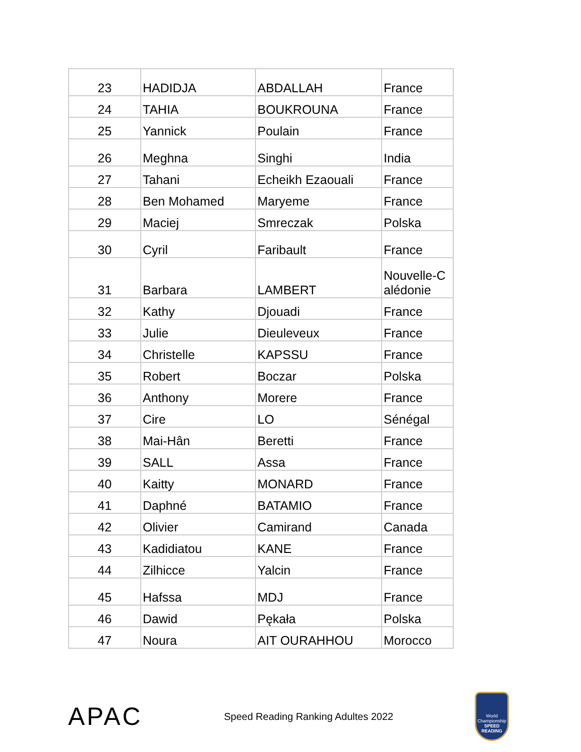| 23 | HADIDJA | ABDALLAH | France |
| 24 | TAHIA | BOUKROUNA | France |
| 25 | Yannick | Poulain | France |
| 26 | Meghna | Singhi | India |
| 27 | Tahani | Echeikh Ezaouali | France |
| 28 | Ben Mohamed | Maryeme | France |
| 29 | Maciej | Smreczak | Polska |
| 30 | Cyril | Faribault | France |
| 31 | Barbara | LAMBERT | Nouvelle-C alédonie |
| 32 | Kathy | Djouadi | France |
| 33 | Julie | Dieuleveux | France |
| 34 | Christelle | KAPSSU | France |
| 35 | Robert | Boczar | Polska |
| 36 | Anthony | Morere | France |
| 37 | Cire | LO | Sénégal |
| 38 | Mai-Hân | Beretti | France |
| 39 | SALL | Assa | France |
| 40 | Kaitty | MONARD | France |
| 41 | Daphné | BATAMIO | France |
| 42 | Olivier | Camirand | Canada |
| 43 | Kadidiatou | KANE | France |
| 44 | Zilhicce | Yalcin | France |
| 45 | Hafssa | MDJ | France |
| 46 | Dawid | Pękała | Polska |
| 47 | Noura | AIT OURAHHOU | Morocco |
APAC
Speed Reading Ranking Adultes 2022
World Championship
SPEED READING